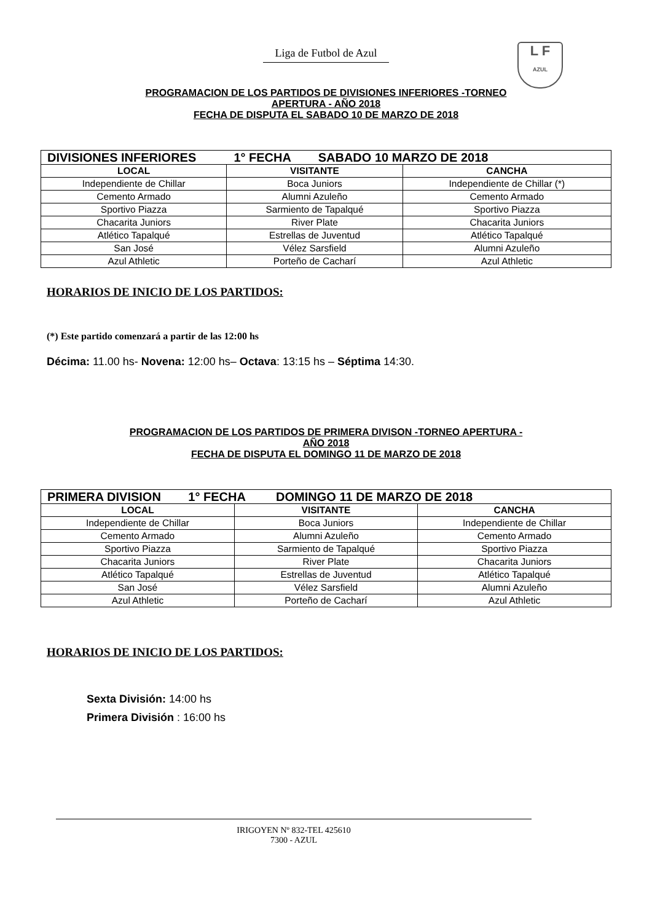Liga de Futbol de Azul
L F
AZUL
PROGRAMACION DE LOS PARTIDOS DE DIVISIONES INFERIORES -TORNEO
APERTURA - AÑO 2018
FECHA DE DISPUTA EL SABADO 10 DE MARZO DE 2018
| DIVISIONES INFERIORES 1° FECHA SABADO 10 MARZO DE 2018 | | |
| LOCAL | VISITANTE | CANCHA |
| Independiente de Chillar | Boca Juniors | Independiente de Chillar (*) |
| Cemento Armado | Alumni Azuleño | Cemento Armado |
| Sportivo Piazza | Sarmiento de Tapalqué | Sportivo Piazza |
| Chacarita Juniors | River Plate | Chacarita Juniors |
| Atlético Tapalqué | Estrellas de Juventud | Atlético Tapalqué |
| San José | Vélez Sarsfield | Alumni Azuleño |
| Azul Athletic | Porteño de Cacharí | Azul Athletic |
HORARIOS DE INICIO DE LOS PARTIDOS:
(*) Este partido comenzará a partir de las 12:00 hs
Décima: 11.00 hs- Novena: 12:00 hs– Octava: 13:15 hs – Séptima 14:30.
PROGRAMACION DE LOS PARTIDOS DE PRIMERA DIVISON -TORNEO APERTURA -
AÑO 2018
FECHA DE DISPUTA EL DOMINGO 11 DE MARZO DE 2018
| PRIMERA DIVISION 1° FECHA DOMINGO 11 DE MARZO DE 2018 | | |
| LOCAL | VISITANTE | CANCHA |
| Independiente de Chillar | Boca Juniors | Independiente de Chillar |
| Cemento Armado | Alumni Azuleño | Cemento Armado |
| Sportivo Piazza | Sarmiento de Tapalqué | Sportivo Piazza |
| Chacarita Juniors | River Plate | Chacarita Juniors |
| Atlético Tapalqué | Estrellas de Juventud | Atlético Tapalqué |
| San José | Vélez Sarsfield | Alumni Azuleño |
| Azul Athletic | Porteño de Cacharí | Azul Athletic |
HORARIOS DE INICIO DE LOS PARTIDOS:
Sexta División: 14:00 hs
Primera División : 16:00 hs
IRIGOYEN Nº 832-TEL 425610
7300 - AZUL